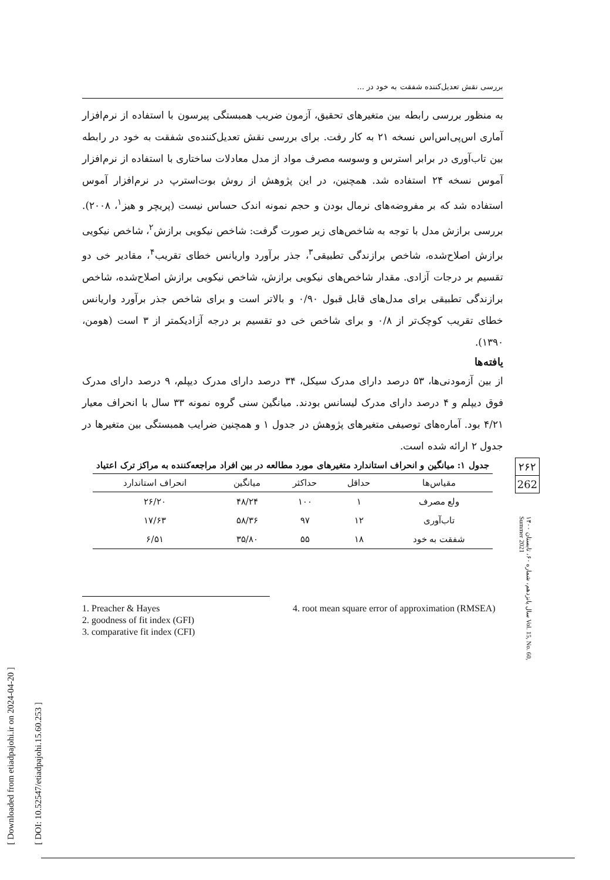[ Downloaded from etiadpajohi.ir on 2024-04-20 ]
[ DOI: 10.52547/etiadpajohi.15.60.253 ]
بررسی نقش تعدیل‌کننده شفقت به خود در ...
به منظور بررسی رابطه بین متغیرهای تحقیق، آزمون ضریب همبستگی پیرسون با استفاده از نرم‌افزار آماری اس‌پی‌اس‌اس نسخه ۲۱ به کار رفت. برای بررسی نقش تعدیل‌کننده‌ی شفقت به خود در رابطه بین تاب‌آوری در برابر استرس و وسوسه مصرف مواد از مدل معادلات ساختاری با استفاده از نرم‌افزار آموس نسخه ۲۴ استفاده شد. همچنین، در این پژوهش از روش بوت‌استرپ در نرم‌افزار آموس استفاده شد که بر مفروضه‌های نرمال بودن و حجم نمونه اندک حساس نیست (پریچر و هیز<sup>۱</sup>، ۲۰۰۸). بررسی برازش مدل با توجه به شاخص‌های زیر صورت گرفت: شاخص نیکویی برازش<sup>۲</sup>، شاخص نیکویی برازش اصلاح‌شده، شاخص برازندگی تطبیقی<sup>۳</sup>، جذر برآورد واریانس خطای تقریب<sup>۴</sup>، مقادیر خی دو تقسیم بر درجات آزادی. مقدار شاخص‌های نیکویی برازش، شاخص نیکویی برازش اصلاح‌شده، شاخص برازندگی تطبیقی برای مدل‌های قابل قبول ۰/۹۰ و بالاتر است و برای شاخص جذر برآورد واریانس خطای تقریب کوچک‌تر از ۰/۸ و برای شاخص خی دو تقسیم بر درجه آزادیکمتر از ۳ است (هومن، ۱۳۹۰).
یافته‌ها
از بین آزمودنی‌ها، ۵۳ درصد دارای مدرک سیکل، ۳۴ درصد دارای مدرک دیپلم، ۹ درصد دارای مدرک فوق دیپلم و ۴ درصد دارای مدرک لیسانس بودند. میانگین سنی گروه نمونه ۳۳ سال با انحراف معیار ۴/۲۱ بود. آماره‌های توصیفی متغیرهای پژوهش در جدول ۱ و همچنین ضرایب همبستگی بین متغیرها در جدول ۲ ارائه شده است.
جدول ۱: میانگین و انحراف استاندارد متغیرهای مورد مطالعه در بین افراد مراجعه‌کننده به مراکز ترک اعتیاد
| مقیاس‌ها | حداقل | حداکثر | میانگین | انحراف استاندارد |
| --- | --- | --- | --- | --- |
| ولع مصرف | ۱ | ۱۰۰ | ۴۸/۲۴ | ۲۶/۲۰ |
| تاب‌آوری | ۱۲ | ۹۷ | ۵۸/۳۶ | ۱۷/۶۳ |
| شفقت به خود | ۱۸ | ۵۵ | ۳۵/۸۰ | ۶/۵۱ |
1. Preacher & Hayes
2. goodness of fit index (GFI)
3. comparative fit index (CFI)
4. root mean square error of approximation (RMSEA)
۲۶۲
262
سال پانزدهم، شماره ۶۰، تابستان ۱۴۰۰ Vol. 15, No. 60, Summer 2021